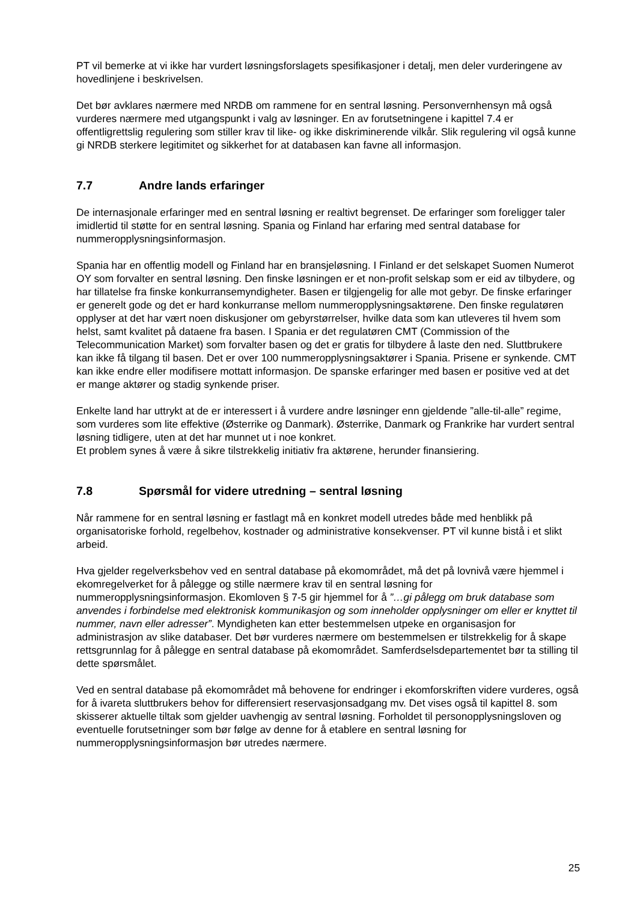PT vil bemerke at vi ikke har vurdert løsningsforslagets spesifikasjoner i detalj, men deler vurderingene av hovedlinjene i beskrivelsen.
Det bør avklares nærmere med NRDB om rammene for en sentral løsning. Personvernhensyn må også vurderes nærmere med utgangspunkt i valg av løsninger. En av forutsetningene i kapittel 7.4 er offentligrettslig regulering som stiller krav til like- og ikke diskriminerende vilkår. Slik regulering vil også kunne gi NRDB sterkere legitimitet og sikkerhet for at databasen kan favne all informasjon.
7.7 Andre lands erfaringer
De internasjonale erfaringer med en sentral løsning er realtivt begrenset. De erfaringer som foreligger taler imidlertid til støtte for en sentral løsning. Spania og Finland har erfaring med sentral database for nummeropplysningsinformasjon.
Spania har en offentlig modell og Finland har en bransjeløsning. I Finland er det selskapet Suomen Numerot OY som forvalter en sentral løsning. Den finske løsningen er et non-profit selskap som er eid av tilbydere, og har tillatelse fra finske konkurransemyndigheter. Basen er tilgjengelig for alle mot gebyr. De finske erfaringer er generelt gode og det er hard konkurranse mellom nummeropplysningsaktørene. Den finske regulatøren opplyser at det har vært noen diskusjoner om gebyrstørrelser, hvilke data som kan utleveres til hvem som helst, samt kvalitet på dataene fra basen. I Spania er det regulatøren CMT (Commission of the Telecommunication Market) som forvalter basen og det er gratis for tilbydere å laste den ned. Sluttbrukere kan ikke få tilgang til basen. Det er over 100 nummeropplysningsaktører i Spania. Prisene er synkende. CMT kan ikke endre eller modifisere mottatt informasjon. De spanske erfaringer med basen er positive ved at det er mange aktører og stadig synkende priser.
Enkelte land har uttrykt at de er interessert i å vurdere andre løsninger enn gjeldende ”alle-til-alle” regime, som vurderes som lite effektive (Østerrike og Danmark). Østerrike, Danmark og Frankrike har vurdert sentral løsning tidligere, uten at det har munnet ut i noe konkret.
Et problem synes å være å sikre tilstrekkelig initiativ fra aktørene, herunder finansiering.
7.8 Spørsmål for videre utredning – sentral løsning
Når rammene for en sentral løsning er fastlagt må en konkret modell utredes både med henblikk på organisatoriske forhold, regelbehov, kostnader og administrative konsekvenser. PT vil kunne bistå i et slikt arbeid.
Hva gjelder regelverksbehov ved en sentral database på ekomområdet, må det på lovnivå være hjemmel i ekomregelverket for å pålegge og stille nærmere krav til en sentral løsning for nummeropplysningsinformasjon. Ekomloven § 7-5 gir hjemmel for å ”…gi pålegg om bruk database som anvendes i forbindelse med elektronisk kommunikasjon og som inneholder opplysninger om eller er knyttet til nummer, navn eller adresser”. Myndigheten kan etter bestemmelsen utpeke en organisasjon for administrasjon av slike databaser. Det bør vurderes nærmere om bestemmelsen er tilstrekkelig for å skape rettsgrunnlag for å pålegge en sentral database på ekomområdet. Samferdselsdepartementet bør ta stilling til dette spørsmålet.
Ved en sentral database på ekomområdet må behovene for endringer i ekomforskriften videre vurderes, også for å ivareta sluttbrukers behov for differensiert reservasjonsadgang mv. Det vises også til kapittel 8. som skisserer aktuelle tiltak som gjelder uavhengig av sentral løsning. Forholdet til personopplysningsloven og eventuelle forutsetninger som bør følge av denne for å etablere en sentral løsning for nummeropplysningsinformasjon bør utredes nærmere.
25